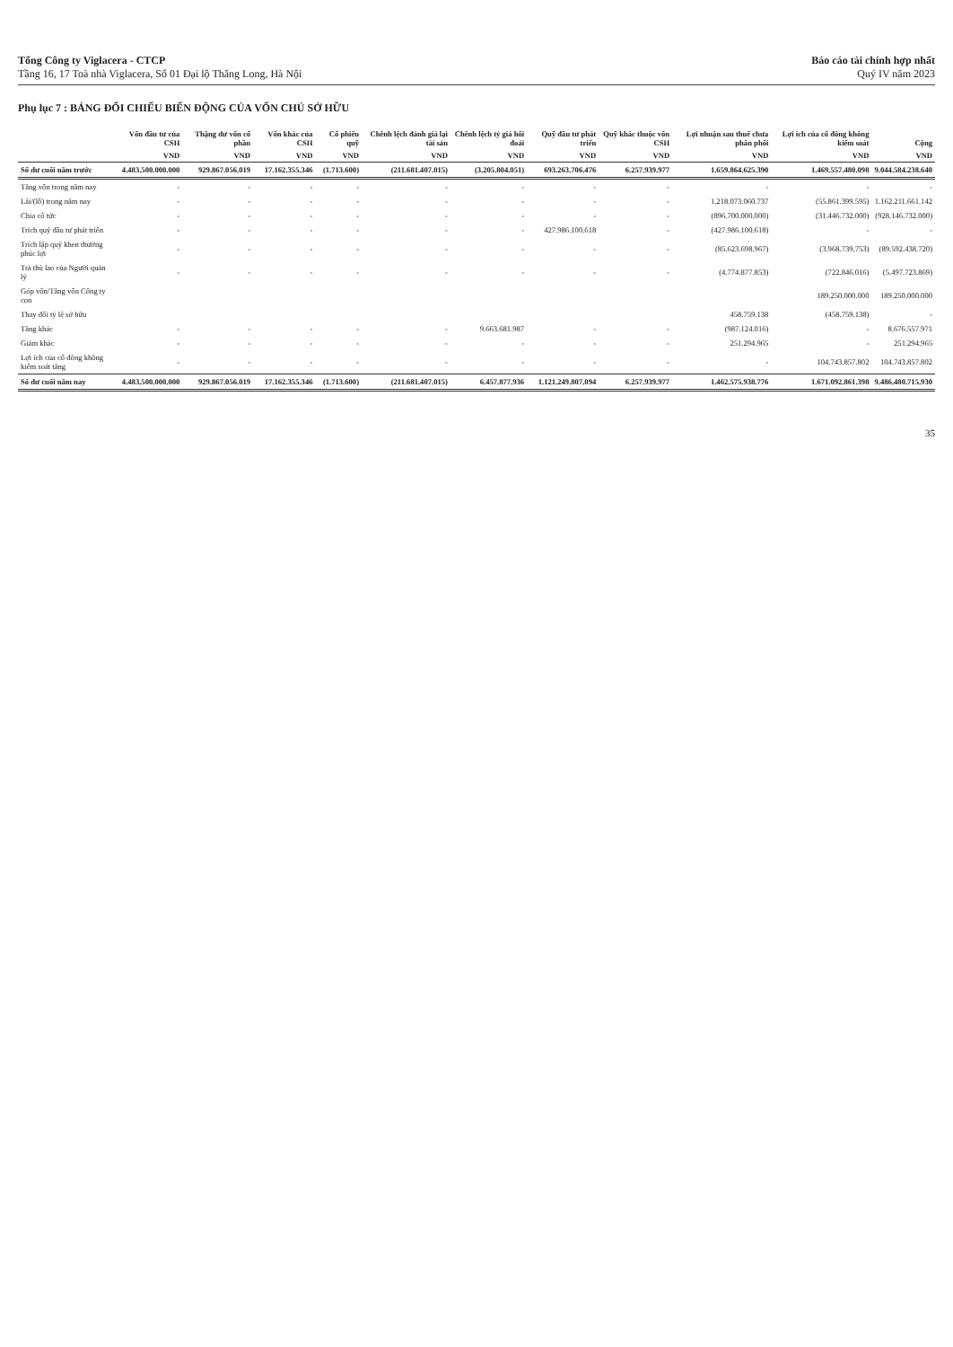Tổng Công ty Viglacera - CTCP
Tầng 16, 17 Toà nhà Viglacera, Số 01 Đại lộ Thăng Long, Hà Nội
Báo cáo tài chính hợp nhất
Quý IV năm 2023
Phụ lục 7 : BẢNG ĐỐI CHIẾU BIẾN ĐỘNG CỦA VỐN CHỦ SỞ HỮU
| | Vốn đầu tư của CSH | Thặng dư vốn cổ phần | Vốn khác của CSH | Cổ phiếu quỹ | Chênh lệch đánh giá lại tài sản | Chênh lệch tỷ giá hối đoái | Quỹ đầu tư phát triển | Quỹ khác thuộc vốn CSH | Lợi nhuận sau thuế chưa phân phối | Lợi ích của cổ đông không kiểm soát | Cộng |
| --- | --- | --- | --- | --- | --- | --- | --- | --- | --- | --- | --- |
| | VND | VND | VND | VND | VND | VND | VND | VND | VND | VND | VND |
| Số dư cuối năm trước | 4.483.500.000.000 | 929.867.056.019 | 17.162.355.346 | (1.713.600) | (211.681.407.015) | (3.205.804.051) | 693.263.706.476 | 6.257.939.977 | 1.659.864.625.390 | 1.469.557.480.098 | 9.044.584.238.640 |
| Tăng vốn trong năm nay | - | - | - | - | - | - | - | - | - | - | - |
| Lãi/(lỗ) trong năm nay | - | - | - | - | - | - | - | - | 1.218.073.060.737 | (55.861.399.595) | 1.162.211.661.142 |
| Chia cổ tức | - | - | - | - | - | - | - | - | (896.700.000.000) | (31.446.732.000) | (928.146.732.000) |
| Trích quỹ đầu tư phát triển | - | - | - | - | - | - | 427.986.100.618 | - | (427.986.100.618) | - | - |
| Trích lập quỹ khen thưởng phúc lợi | - | - | - | - | - | - | - | - | (85.623.698.967) | (3.968.739.753) | (89.592.438.720) |
| Trả thù lao của Người quản lý | - | - | - | - | - | - | - | - | (4.774.877.853) | (722.846.016) | (5.497.723.869) |
| Góp vốn/Tăng vốn Công ty con | | | | | | | | | | 189.250.000.000 | 189.250.000.000 |
| Thay đổi tỷ lệ sở hữu | | | | | | | | | 458.759.138 | (458.759.138) | - |
| Tăng khác | - | - | - | - | - | 9.663.681.987 | - | - | (987.124.016) | - | 8.676.557.971 |
| Giảm khác | - | - | - | - | - | - | - | - | 251.294.965 | - | 251.294.965 |
| Lợi ích của cổ đông không kiểm soát tăng | - | - | - | - | - | - | - | - | - | 104.743.857.802 | 104.743.857.802 |
| Số dư cuối năm nay | 4.483.500.000.000 | 929.867.056.019 | 17.162.355.346 | (1.713.600) | (211.681.407.015) | 6.457.877.936 | 1.121.249.807.094 | 6.257.939.977 | 1.462.575.938.776 | 1.671.092.861.398 | 9.486.480.715.930 |
35